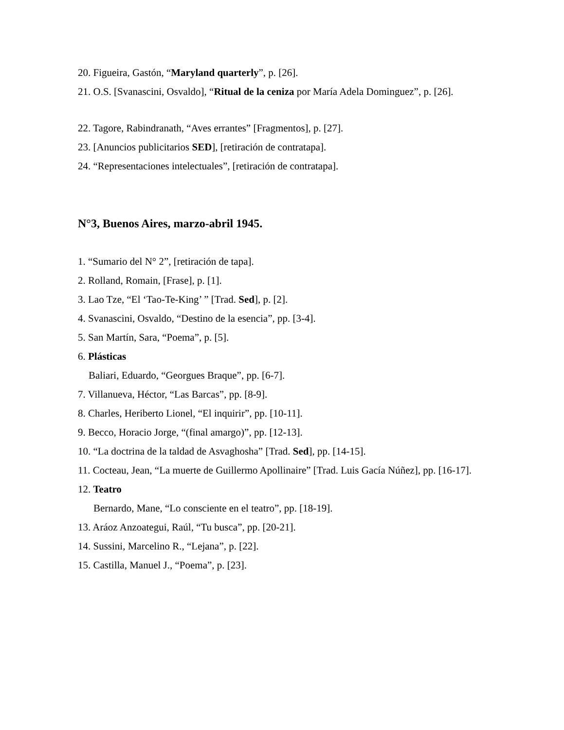20. Figueira, Gastón, “Maryland quarterly”, p. [26].
21. O.S. [Svanascini, Osvaldo], “Ritual de la ceniza por María Adela Dominguez”, p. [26].
22. Tagore, Rabindranath, “Aves errantes” [Fragmentos], p. [27].
23. [Anuncios publicitarios SED], [retiración de contratapa].
24. “Representaciones intelectuales”, [retiración de contratapa].
N°3, Buenos Aires, marzo-abril 1945.
1. “Sumario del N° 2”, [retiración de tapa].
2. Rolland, Romain, [Frase], p. [1].
3. Lao Tze, “El ‘Tao-Te-King’ ” [Trad. Sed], p. [2].
4. Svanascini, Osvaldo, “Destino de la esencia”, pp. [3-4].
5. San Martín, Sara, “Poema”, p. [5].
6. Plásticas
Baliari, Eduardo, “Georgues Braque”, pp. [6-7].
7. Villanueva, Héctor, “Las Barcas”, pp. [8-9].
8. Charles, Heriberto Lionel, “El inquirir”, pp. [10-11].
9. Becco, Horacio Jorge, “(final amargo)”, pp. [12-13].
10. “La doctrina de la taldad de Asvaghosha” [Trad. Sed], pp. [14-15].
11. Cocteau, Jean, “La muerte de Guillermo Apollinaire” [Trad. Luis Gacía Núñez], pp. [16-17].
12. Teatro
Bernardo, Mane, “Lo consciente en el teatro”, pp. [18-19].
13. Aráoz Anzoategui, Raúl, “Tu busca”, pp. [20-21].
14. Sussini, Marcelino R., “Lejana”, p. [22].
15. Castilla, Manuel J., “Poema”, p. [23].